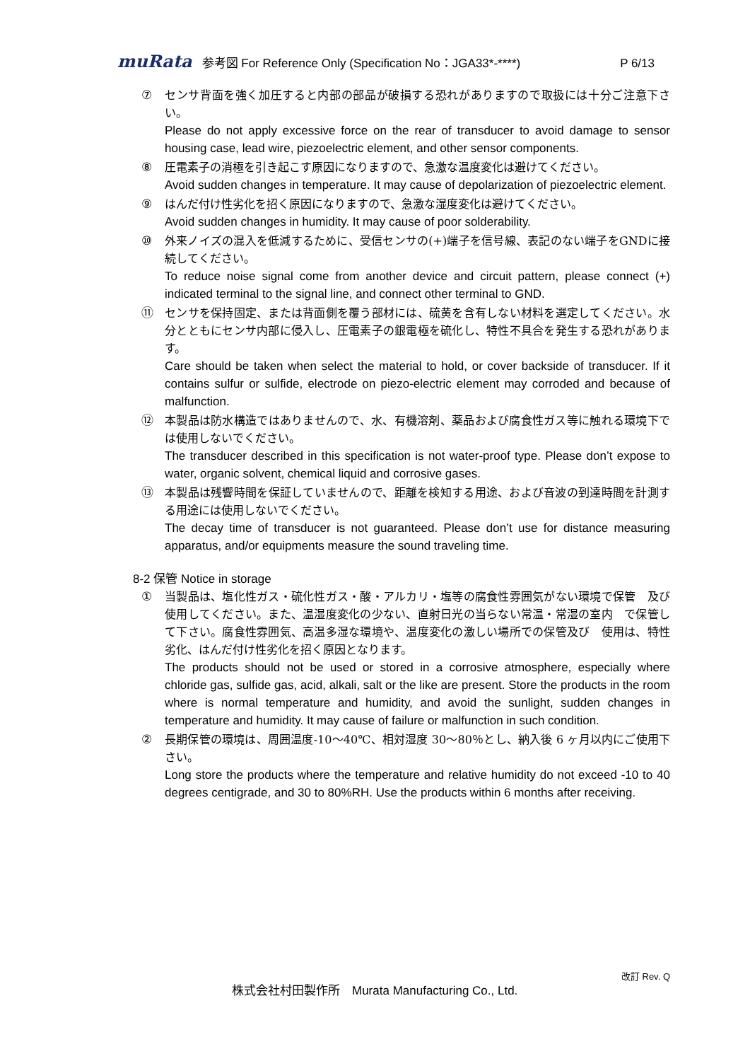muRata 参考図 For Reference Only (Specification No：JGA33*-****) P 6/13
⑦ センサ背面を強く加圧すると内部の部品が破損する恐れがありますので取扱には十分ご注意下さい。
Please do not apply excessive force on the rear of transducer to avoid damage to sensor housing case, lead wire, piezoelectric element, and other sensor components.
⑧ 圧電素子の消極を引き起こす原因になりますので、急激な温度変化は避けてください。
Avoid sudden changes in temperature. It may cause of depolarization of piezoelectric element.
⑨ はんだ付け性劣化を招く原因になりますので、急激な湿度変化は避けてください。
Avoid sudden changes in humidity. It may cause of poor solderability.
⑩ 外来ノイズの混入を低減するために、受信センサの(+)端子を信号線、表記のない端子をGNDに接続してください。
To reduce noise signal come from another device and circuit pattern, please connect (+) indicated terminal to the signal line, and connect other terminal to GND.
⑪ センサを保持固定、または背面側を覆う部材には、硫黄を含有しない材料を選定してください。水分とともにセンサ内部に侵入し、圧電素子の銀電極を硫化し、特性不具合を発生する恐れがあります。
Care should be taken when select the material to hold, or cover backside of transducer. If it contains sulfur or sulfide, electrode on piezo-electric element may corroded and because of malfunction.
⑫ 本製品は防水構造ではありませんので、水、有機溶剤、薬品および腐食性ガス等に触れる環境下では使用しないでください。
The transducer described in this specification is not water-proof type. Please don’t expose to water, organic solvent, chemical liquid and corrosive gases.
⑬ 本製品は残響時間を保証していませんので、距離を検知する用途、および音波の到達時間を計測する用途には使用しないでください。
The decay time of transducer is not guaranteed. Please don’t use for distance measuring apparatus, and/or equipments measure the sound traveling time.
8-2 保管 Notice in storage
① 当製品は、塩化性ガス・硫化性ガス・酸・アルカリ・塩等の腐食性雰囲気がない環境で保管　及び使用してください。また、温湿度変化の少ない、直射日光の当らない常温・常湿の室内　で保管して下さい。腐食性雰囲気、高温多湿な環境や、温度変化の激しい場所での保管及び　使用は、特性劣化、はんだ付け性劣化を招く原因となります。
The products should not be used or stored in a corrosive atmosphere, especially where chloride gas, sulfide gas, acid, alkali, salt or the like are present. Store the products in the room where is normal temperature and humidity, and avoid the sunlight, sudden changes in temperature and humidity. It may cause of failure or malfunction in such condition.
② 長期保管の環境は、周囲温度-10～40℃、相対湿度 30～80％とし、納入後 6 ヶ月以内にご使用下さい。
Long store the products where the temperature and relative humidity do not exceed -10 to 40 degrees centigrade, and 30 to 80%RH. Use the products within 6 months after receiving.
改訂 Rev. Q
株式会社村田製作所　Murata Manufacturing Co., Ltd.